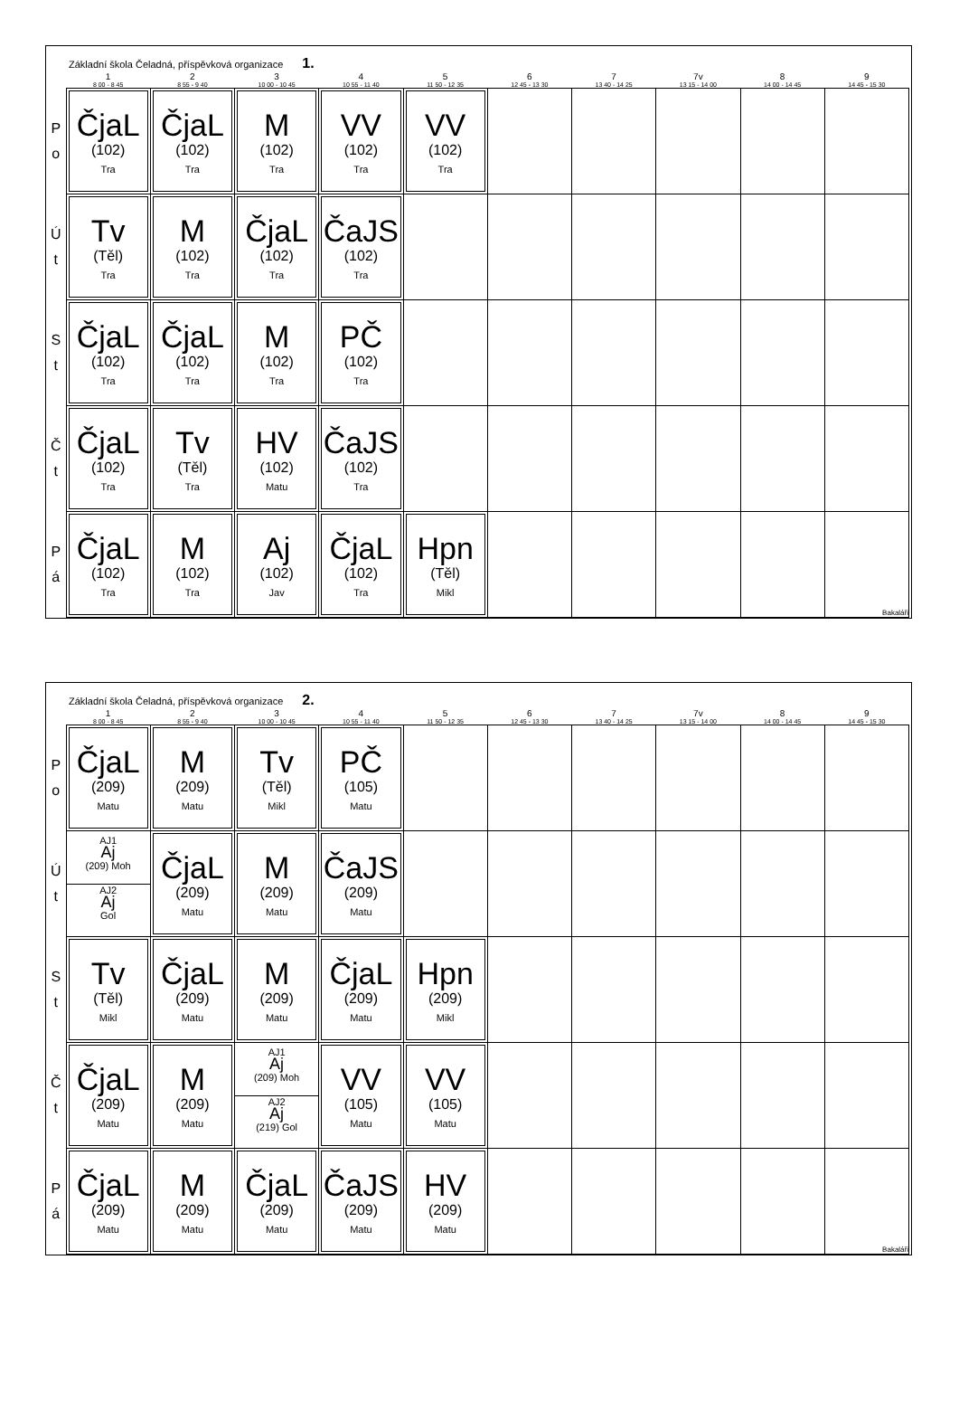Základní škola Čeladná, příspěvková organizace 1.
| | 1 8 00 - 8 45 | 2 8 55 - 9 40 | 3 10 00 - 10 45 | 4 10 55 - 11 40 | 5 11 50 - 12 35 | 6 12 45 - 13 30 | 7 13 40 - 14 25 | 7v 13 15 - 14 00 | 8 14 00 - 14 45 | 9 14 45 - 15 30 |
| --- | --- | --- | --- | --- | --- | --- | --- | --- | --- | --- |
| P o | ČjaL (102) Tra | ČjaL (102) Tra | M (102) Tra | VV (102) Tra | VV (102) Tra | | | | | |
| Ú t | Tv (Těl) Tra | M (102) Tra | ČjaL (102) Tra | ČaJS (102) Tra | | | | | | |
| S t | ČjaL (102) Tra | ČjaL (102) Tra | M (102) Tra | PČ (102) Tra | | | | | | |
| Č t | ČjaL (102) Tra | Tv (Těl) Tra | HV (102) Matu | ČaJS (102) Tra | | | | | | |
| P á | ČjaL (102) Tra | M (102) Tra | Aj (102) Jav | ČjaL (102) Tra | Hpn (Těl) Mikl | | | | | Bakaláři |
Základní škola Čeladná, příspěvková organizace 2.
| | 1 8 00 - 8 45 | 2 8 55 - 9 40 | 3 10 00 - 10 45 | 4 10 55 - 11 40 | 5 11 50 - 12 35 | 6 12 45 - 13 30 | 7 13 40 - 14 25 | 7v 13 15 - 14 00 | 8 14 00 - 14 45 | 9 14 45 - 15 30 |
| --- | --- | --- | --- | --- | --- | --- | --- | --- | --- | --- |
| P o | ČjaL (209) Matu | M (209) Matu | Tv (Těl) Mikl | PČ (105) Matu | | | | | | |
| Ú t | AJ1 Aj (209) Moh AJ2 Aj Gol | ČjaL (209) Matu | M (209) Matu | ČaJS (209) Matu | | | | | | |
| S t | Tv (Těl) Mikl | ČjaL (209) Matu | M (209) Matu | ČjaL (209) Matu | Hpn (209) Mikl | | | | | |
| Č t | ČjaL (209) Matu | M (209) Matu | AJ1 Aj (209) Moh AJ2 Aj (219) Gol | VV (105) Matu | VV (105) Matu | | | | | |
| P á | ČjaL (209) Matu | M (209) Matu | ČjaL (209) Matu | ČaJS (209) Matu | HV (209) Matu | | | | | Bakaláři |